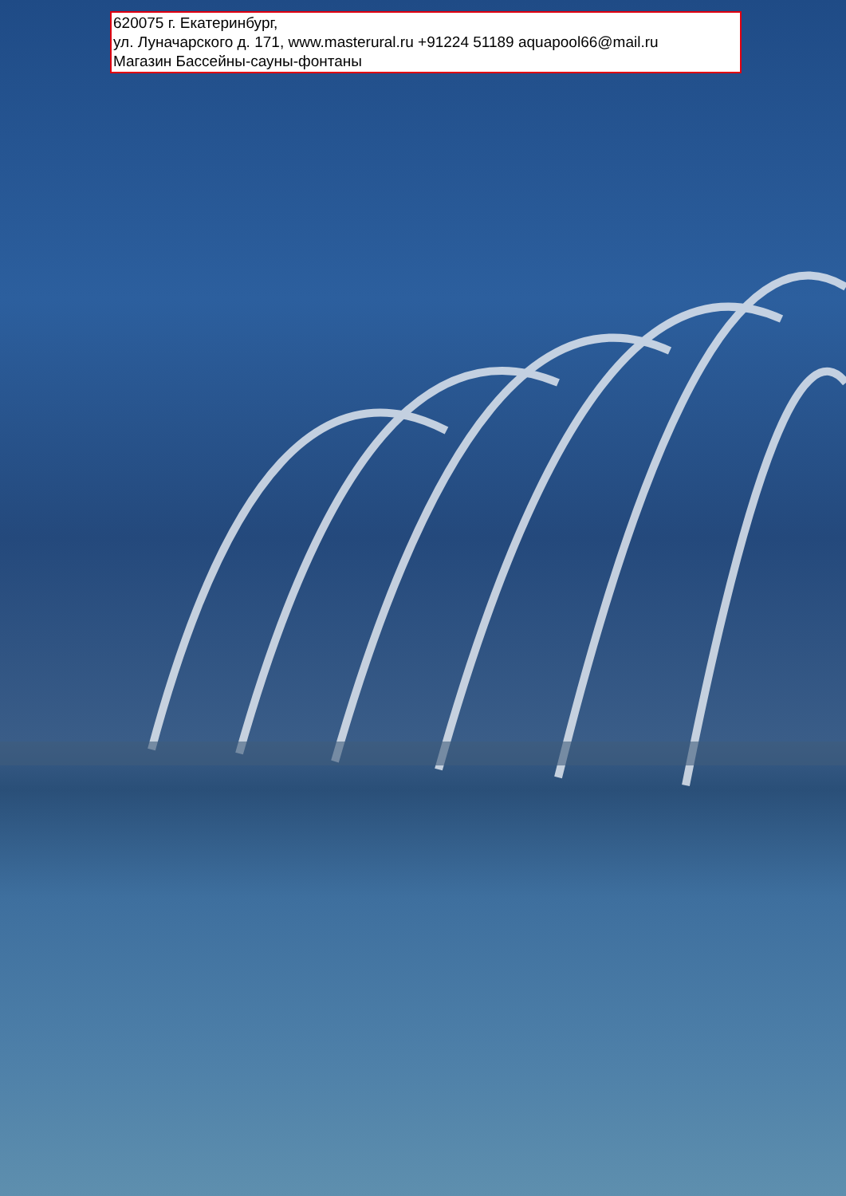620075 г. Екатеринбург,
ул. Луначарского д. 171, www.masterural.ru +91224 51189 aquapool66@mail.ru
Магазин Бассейны-сауны-фонтаны